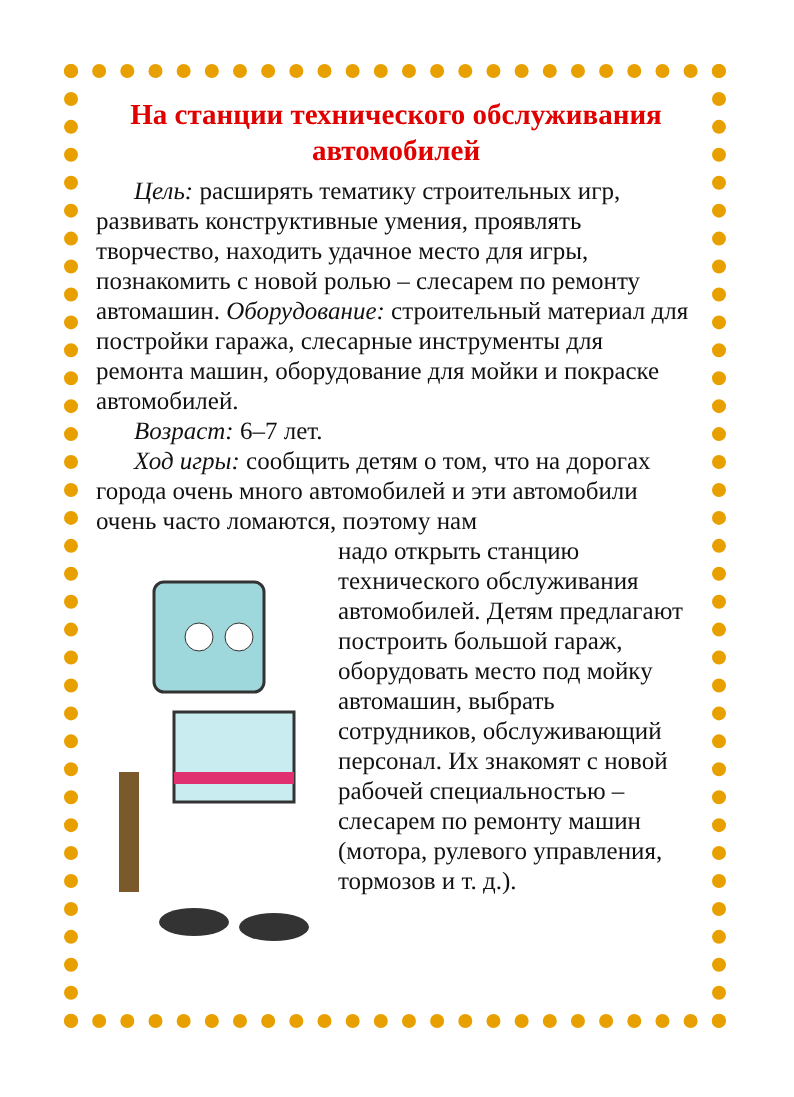На станции технического обслуживания автомобилей
Цель: расширять тематику строительных игр, развивать конструктивные умения, проявлять творчество, находить удачное место для игры, познакомить с новой ролью – слесарем по ремонту автомашин. Оборудование: строительный материал для постройки гаража, слесарные инструменты для ремонта машин, оборудование для мойки и покраске автомобилей.
Возраст: 6–7 лет.
Ход игры: сообщить детям о том, что на дорогах города очень много автомобилей и эти автомобили очень часто ломаются, поэтому нам
надо открыть станцию технического обслуживания автомобилей. Детям предлагают построить большой гараж, оборудовать место под мойку автомашин, выбрать сотрудников, обслуживающий персонал. Их знакомят с новой рабочей специальностью – слесарем по ремонту машин (мотора, рулевого управления, тормозов и т. д.).